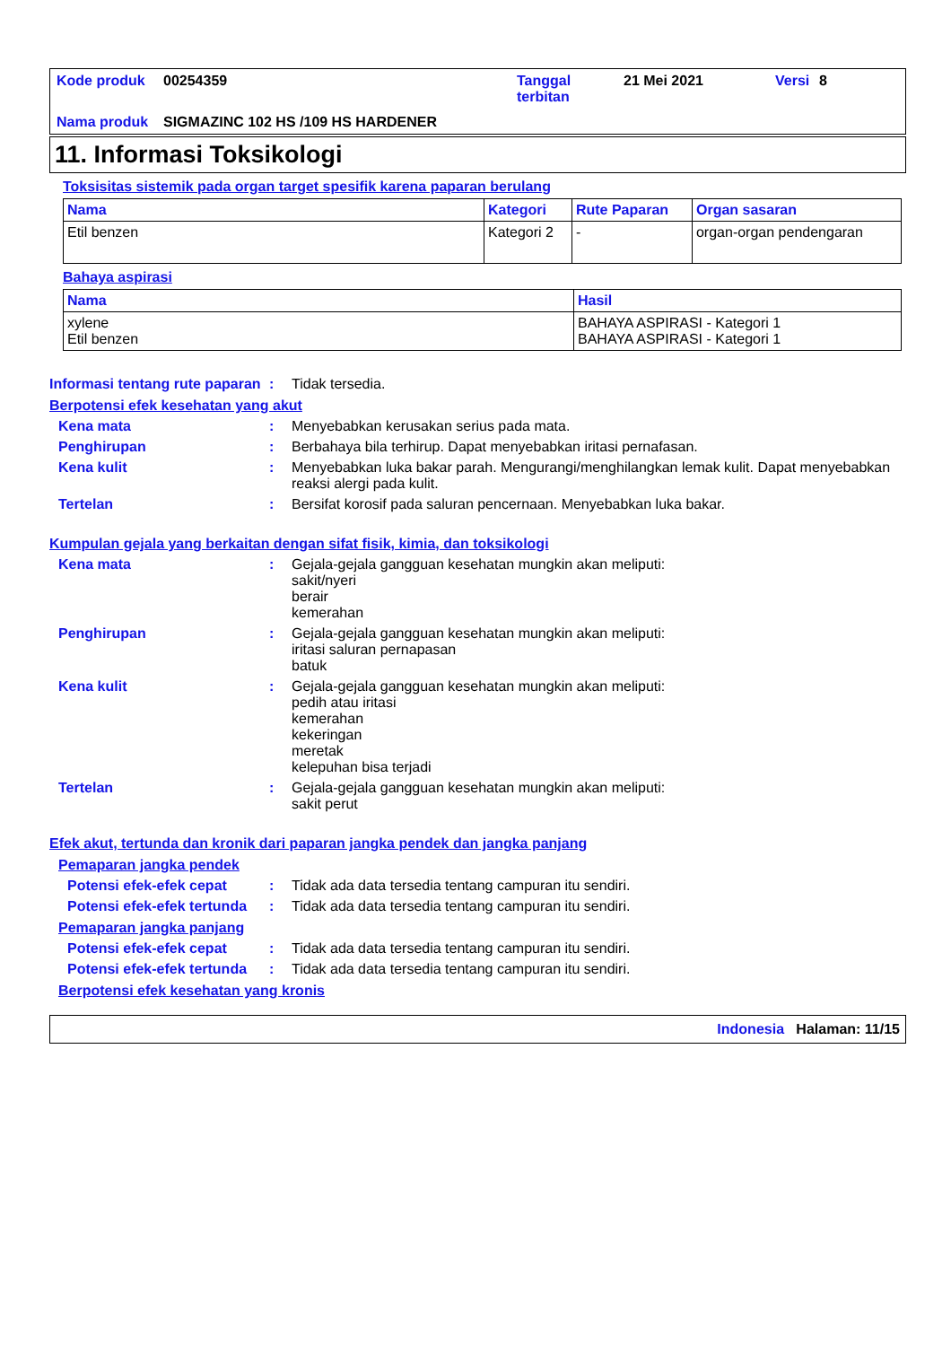| Kode produk | 00254359 | Tanggal terbitan | 21 Mei 2021 | Versi | 8 |
| Nama produk | SIGMAZINC 102 HS /109 HS HARDENER | | | | |
11. Informasi Toksikologi
Toksisitas sistemik pada organ target spesifik karena paparan berulang
| Nama | Kategori | Rute Paparan | Organ sasaran |
| --- | --- | --- | --- |
| Etil benzen | Kategori 2 | - | organ-organ pendengaran |
Bahaya aspirasi
| Nama | Hasil |
| --- | --- |
| xylene Etil benzen | BAHAYA ASPIRASI - Kategori 1 BAHAYA ASPIRASI - Kategori 1 |
Informasi tentang rute paparan
: Tidak tersedia.
Berpotensi efek kesehatan yang akut
Kena mata : Menyebabkan kerusakan serius pada mata.
Penghirupan : Berbahaya bila terhirup. Dapat menyebabkan iritasi pernafasan.
Kena kulit : Menyebabkan luka bakar parah. Mengurangi/menghilangkan lemak kulit. Dapat menyebabkan reaksi alergi pada kulit.
Tertelan : Bersifat korosif pada saluran pencernaan. Menyebabkan luka bakar.
Kumpulan gejala yang berkaitan dengan sifat fisik, kimia, dan toksikologi
Kena mata : Gejala-gejala gangguan kesehatan mungkin akan meliputi:
sakit/nyeri
berair
kemerahan
Penghirupan : Gejala-gejala gangguan kesehatan mungkin akan meliputi:
iritasi saluran pernapasan
batuk
Kena kulit : Gejala-gejala gangguan kesehatan mungkin akan meliputi:
pedih atau iritasi
kemerahan
kekeringan
meretak
kelepuhan bisa terjadi
Tertelan : Gejala-gejala gangguan kesehatan mungkin akan meliputi:
sakit perut
Efek akut, tertunda dan kronik dari paparan jangka pendek dan jangka panjang
Pemaparan jangka pendek
Potensi efek-efek cepat : Tidak ada data tersedia tentang campuran itu sendiri.
Potensi efek-efek tertunda
: Tidak ada data tersedia tentang campuran itu sendiri.
Pemaparan jangka panjang
Potensi efek-efek cepat : Tidak ada data tersedia tentang campuran itu sendiri.
Potensi efek-efek tertunda
: Tidak ada data tersedia tentang campuran itu sendiri.
Berpotensi efek kesehatan yang kronis
Indonesia Halaman: 11/15